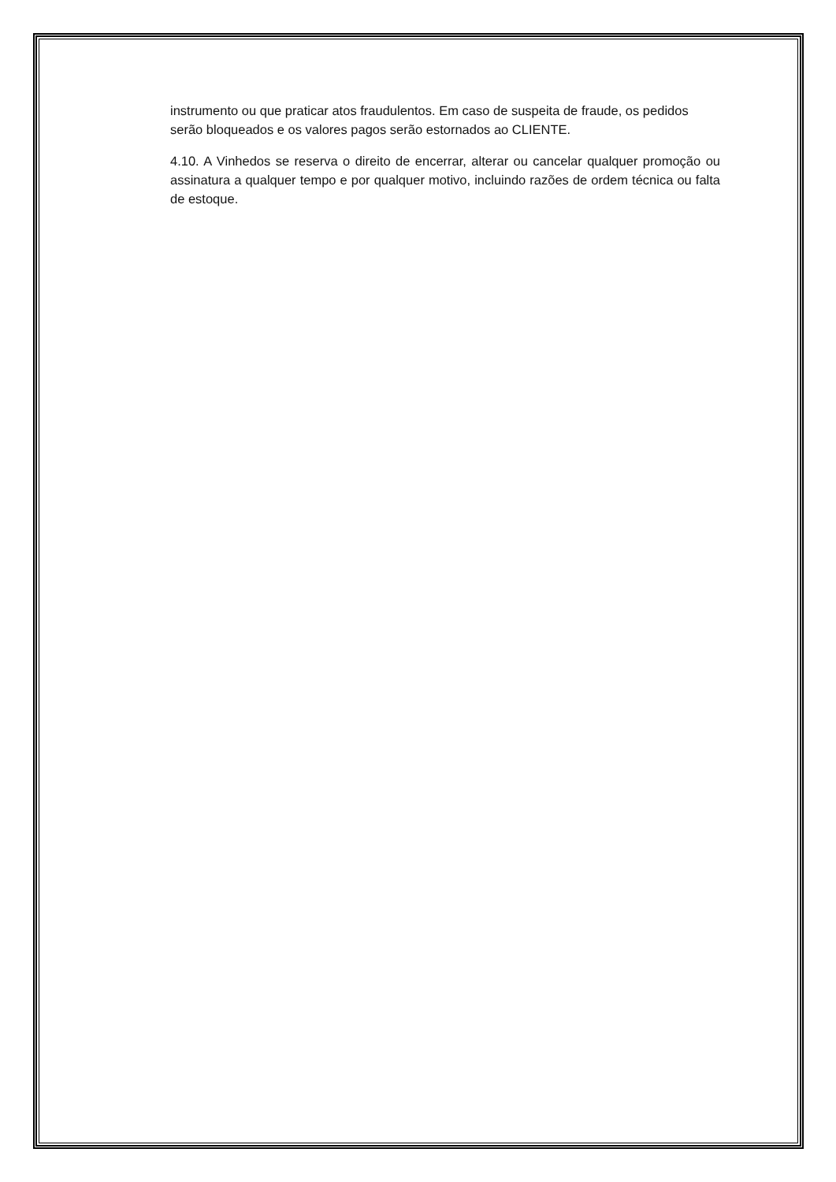instrumento ou que praticar atos fraudulentos. Em caso de suspeita de fraude, os pedidos serão bloqueados e os valores pagos serão estornados ao CLIENTE.
4.10. A Vinhedos se reserva o direito de encerrar, alterar ou cancelar qualquer promoção ou assinatura a qualquer tempo e por qualquer motivo, incluindo razões de ordem técnica ou falta de estoque.